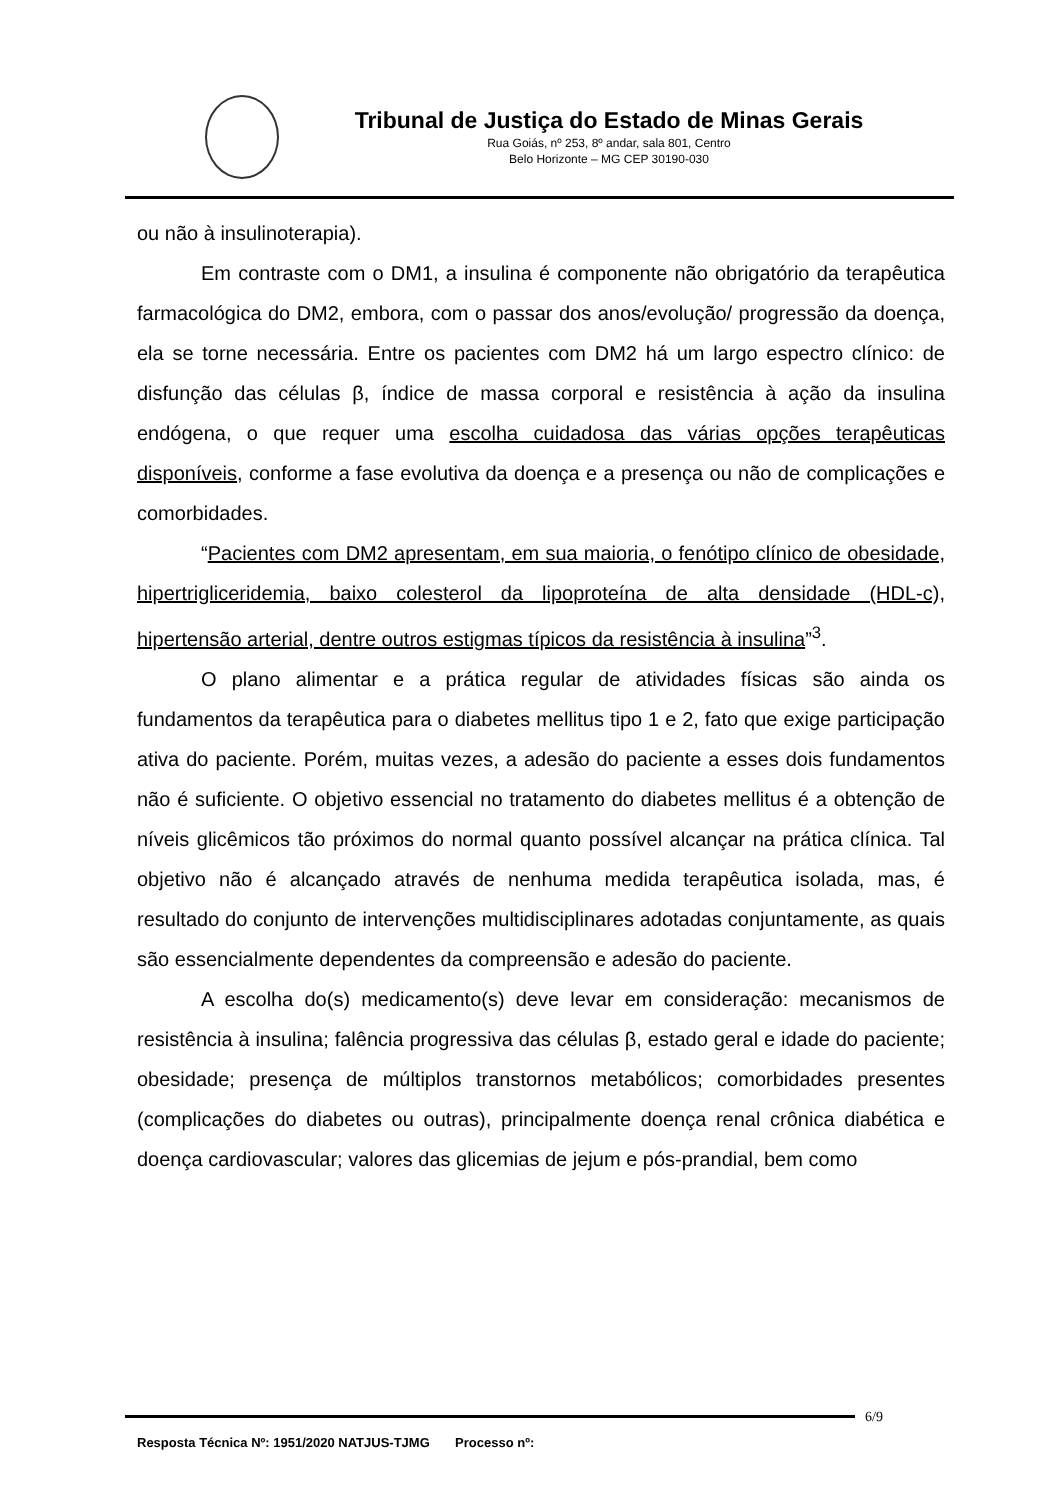Tribunal de Justiça do Estado de Minas Gerais
Rua Goiás, nº 253, 8º andar, sala 801, Centro
Belo Horizonte – MG CEP 30190-030
ou não à insulinoterapia).
Em contraste com o DM1, a insulina é componente não obrigatório da terapêutica farmacológica do DM2, embora, com o passar dos anos/evolução/ progressão da doença, ela se torne necessária. Entre os pacientes com DM2 há um largo espectro clínico: de disfunção das células β, índice de massa corporal e resistência à ação da insulina endógena, o que requer uma escolha cuidadosa das várias opções terapêuticas disponíveis, conforme a fase evolutiva da doença e a presença ou não de complicações e comorbidades.
“Pacientes com DM2 apresentam, em sua maioria, o fenótipo clínico de obesidade, hipertrigliceridemia, baixo colesterol da lipoproteína de alta densidade (HDL-c), hipertensão arterial, dentre outros estigmas típicos da resistência à insulina”<sup>3</sup>.
O plano alimentar e a prática regular de atividades físicas são ainda os fundamentos da terapêutica para o diabetes mellitus tipo 1 e 2, fato que exige participação ativa do paciente. Porém, muitas vezes, a adesão do paciente a esses dois fundamentos não é suficiente. O objetivo essencial no tratamento do diabetes mellitus é a obtenção de níveis glicêmicos tão próximos do normal quanto possível alcançar na prática clínica. Tal objetivo não é alcançado através de nenhuma medida terapêutica isolada, mas, é resultado do conjunto de intervenções multidisciplinares adotadas conjuntamente, as quais são essencialmente dependentes da compreensão e adesão do paciente.
A escolha do(s) medicamento(s) deve levar em consideração: mecanismos de resistência à insulina; falência progressiva das células β, estado geral e idade do paciente; obesidade; presença de múltiplos transtornos metabólicos; comorbidades presentes (complicações do diabetes ou outras), principalmente doença renal crônica diabética e doença cardiovascular; valores das glicemias de jejum e pós-prandial, bem como
6/9
Resposta Técnica Nº: 1951/2020 NATJUS-TJMG Processo nº: